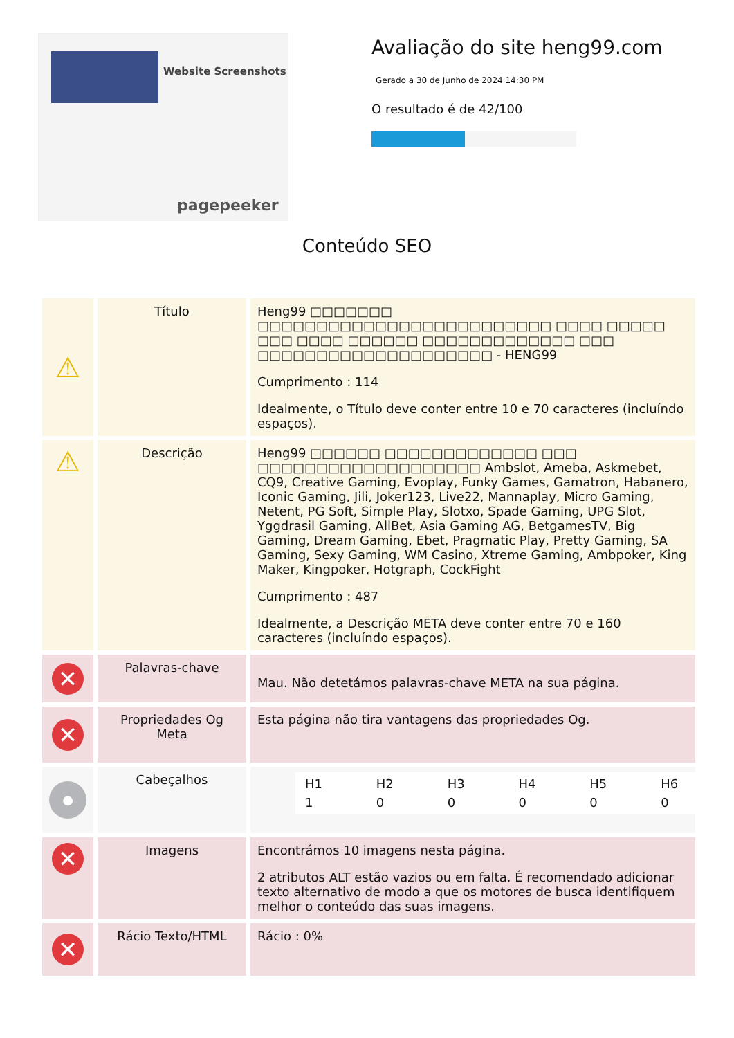Website Screenshots
pagepeeker
Avaliação do site heng99.com
Gerado a 30 de Junho de 2024 14:30 PM
O resultado é de 42/100
Conteúdo SEO
| ⚠ | Título | Heng99 □□□□□□□ □□□□□□□□□□□□□□□□□□□□□□□□□ □□□□ □□□□□ □□□ □□□□ □□□□□□ □□□□□□□□□□□□□ □□□ □□□□□□□□□□□□□□□□□□□□ - HENG99 Cumprimento : 114 Idealmente, o Título deve conter entre 10 e 70 caracteres (incluíndo espaços). |
| ⚠ | Descrição | Heng99 □□□□□□ □□□□□□□□□□□□□ □□□ □□□□□□□□□□□□□□□□□□□ Ambslot, Ameba, Askmebet, CQ9, Creative Gaming, Evoplay, Funky Games, Gamatron, Habanero, Iconic Gaming, Jili, Joker123, Live22, Mannaplay, Micro Gaming, Netent, PG Soft, Simple Play, Slotxo, Spade Gaming, UPG Slot, Yggdrasil Gaming, AllBet, Asia Gaming AG, BetgamesTV, Big Gaming, Dream Gaming, Ebet, Pragmatic Play, Pretty Gaming, SA Gaming, Sexy Gaming, WM Casino, Xtreme Gaming, Ambpoker, King Maker, Kingpoker, Hotgraph, CockFight Cumprimento : 487 Idealmente, a Descrição META deve conter entre 70 e 160 caracteres (incluíndo espaços). |
| ✕ | Palavras-chave | Mau. Não detetámos palavras-chave META na sua página. |
| ✕ | Propriedades Og Meta | Esta página não tira vantagens das propriedades Og. |
| ● | Cabeçalhos | / H1 / H2 / H3 / H4 / H5 / H6 / / 1 / 0 / 0 / 0 / 0 / 0 / |
| ✕ | Imagens | Encontrámos 10 imagens nesta página. 2 atributos ALT estão vazios ou em falta. É recomendado adicionar texto alternativo de modo a que os motores de busca identifiquem melhor o conteúdo das suas imagens. |
| ✕ | Rácio Texto/HTML | Rácio : 0% |